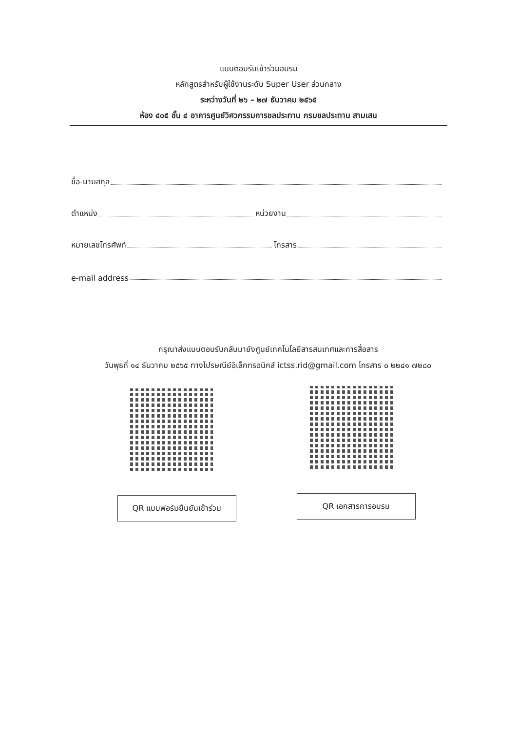แบบตอบรับเข้าร่วมอบรม
หลักสูตรสำหรับผู้ใช้งานระดับ Super User ส่วนกลาง
ระหว่างวันที่ ๒๖ – ๒๗ ธันวาคม ๒๕๖๕
ห้อง ๔๐๕ ชั้น ๔ อาคารศูนย์วิศวกรรมการชลประทาน กรมชลประทาน สามเสน
ชื่อ-นามสกุล
ตำแหน่ง หน่วยงาน
หมายเลขโทรศัพท์ โทรสาร
e-mail address
กรุณาส่งแบบตอบรับกลับมายังศูนย์เทคโนโลยีสารสนเทศและการสื่อสาร
วันพุธที่ ๑๔ ธันวาคม ๒๕๖๕ ทางไปรษณีย์อิเล็กทรอนิกส์ ictss.rid@gmail.com โทรสาร ๐ ๒๒๔๑ ๗๒๘๐
QR แบบฟอร์มยืนยันเข้าร่วม
QR เอกสารการอบรม